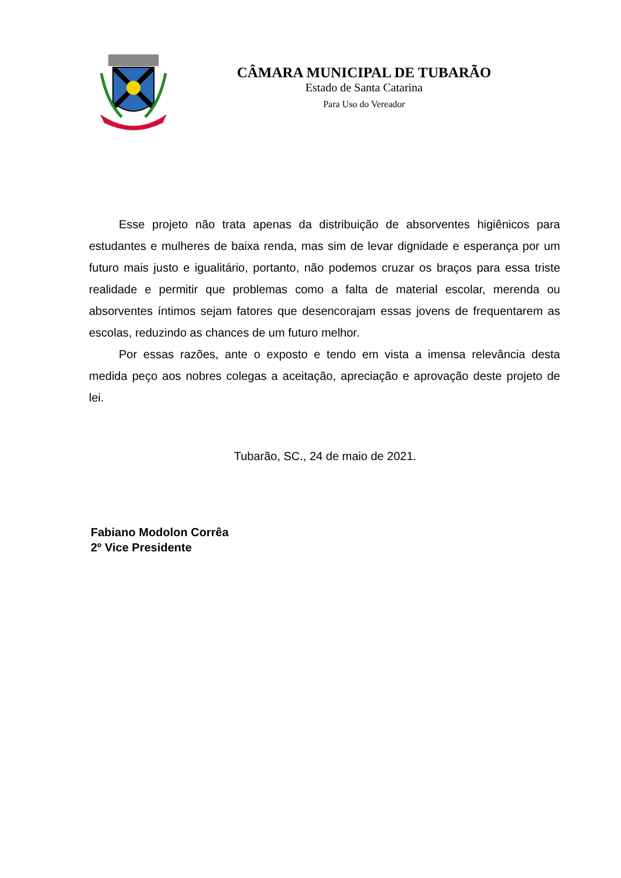CÂMARA MUNICIPAL DE TUBARÃO
Estado de Santa Catarina
Para Uso do Vereador
Esse projeto não trata apenas da distribuição de absorventes higiênicos para estudantes e mulheres de baixa renda, mas sim de levar dignidade e esperança por um futuro mais justo e igualitário, portanto, não podemos cruzar os braços para essa triste realidade e permitir que problemas como a falta de material escolar, merenda ou absorventes íntimos sejam fatores que desencorajam essas jovens de frequentarem as escolas, reduzindo as chances de um futuro melhor.
Por essas razões, ante o exposto e tendo em vista a imensa relevância desta medida peço aos nobres colegas a aceitação, apreciação e aprovação deste projeto de lei.
Tubarão, SC., 24 de maio de 2021.
Fabiano Modolon Corrêa
2º Vice Presidente